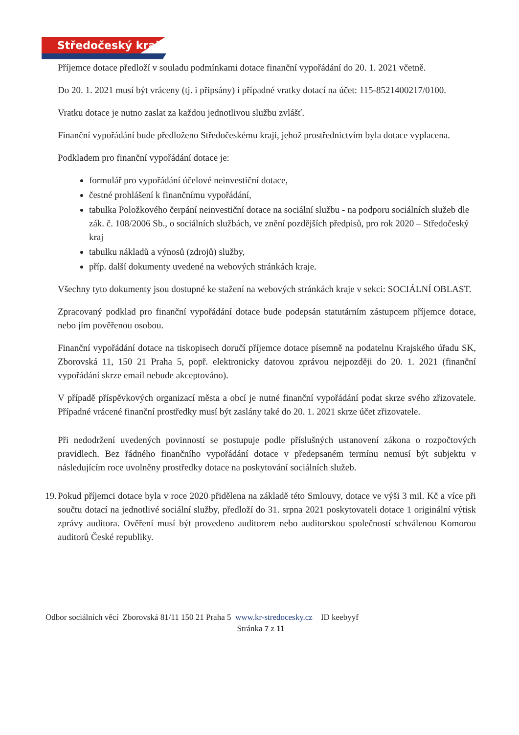Středočeský kraj
Příjemce dotace předloží v souladu podmínkami dotace finanční vypořádání do 20. 1. 2021 včetně.
Do 20. 1. 2021 musí být vráceny (tj. i připsány) i případné vratky dotací na účet: 115-8521400217/0100.
Vratku dotace je nutno zaslat za každou jednotlivou službu zvlášť.
Finanční vypořádání bude předloženo Středočeskému kraji, jehož prostřednictvím byla dotace vyplacena.
Podkladem pro finanční vypořádání dotace je:
formulář pro vypořádání účelové neinvestiční dotace,
čestné prohlášení k finančnímu vypořádání,
tabulka Položkového čerpání neinvestiční dotace na sociální službu - na podporu sociálních služeb dle zák. č. 108/2006 Sb., o sociálních službách, ve znění pozdějších předpisů, pro rok 2020 – Středočeský kraj
tabulku nákladů a výnosů (zdrojů) služby,
příp. další dokumenty uvedené na webových stránkách kraje.
Všechny tyto dokumenty jsou dostupné ke stažení na webových stránkách kraje v sekci: SOCIÁLNÍ OBLAST.
Zpracovaný podklad pro finanční vypořádání dotace bude podepsán statutárním zástupcem příjemce dotace, nebo jím pověřenou osobou.
Finanční vypořádání dotace na tiskopisech doručí příjemce dotace písemně na podatelnu Krajského úřadu SK, Zborovská 11, 150 21 Praha 5, popř. elektronicky datovou zprávou nejpozději do 20. 1. 2021 (finanční vypořádání skrze email nebude akceptováno).
V případě příspěvkových organizací města a obcí je nutné finanční vypořádání podat skrze svého zřizovatele. Případné vrácené finanční prostředky musí být zaslány také do 20. 1. 2021 skrze účet zřizovatele.
Při nedodržení uvedených povinností se postupuje podle příslušných ustanovení zákona o rozpočtových pravidlech. Bez řádného finančního vypořádání dotace v předepsaném termínu nemusí být subjektu v následujícím roce uvolněny prostředky dotace na poskytování sociálních služeb.
19.
Pokud příjemci dotace byla v roce 2020 přidělena na základě této Smlouvy, dotace ve výši 3 mil. Kč a více při součtu dotací na jednotlivé sociální služby, předloží do 31. srpna 2021 poskytovateli dotace 1 originální výtisk zprávy auditora. Ověření musí být provedeno auditorem nebo auditorskou společností schválenou Komorou auditorů České republiky.
Odbor sociálních věcí Zborovská 81/11 150 21 Praha 5 www.kr-stredocesky.cz ID keebyyf
Stránka 7 z 11